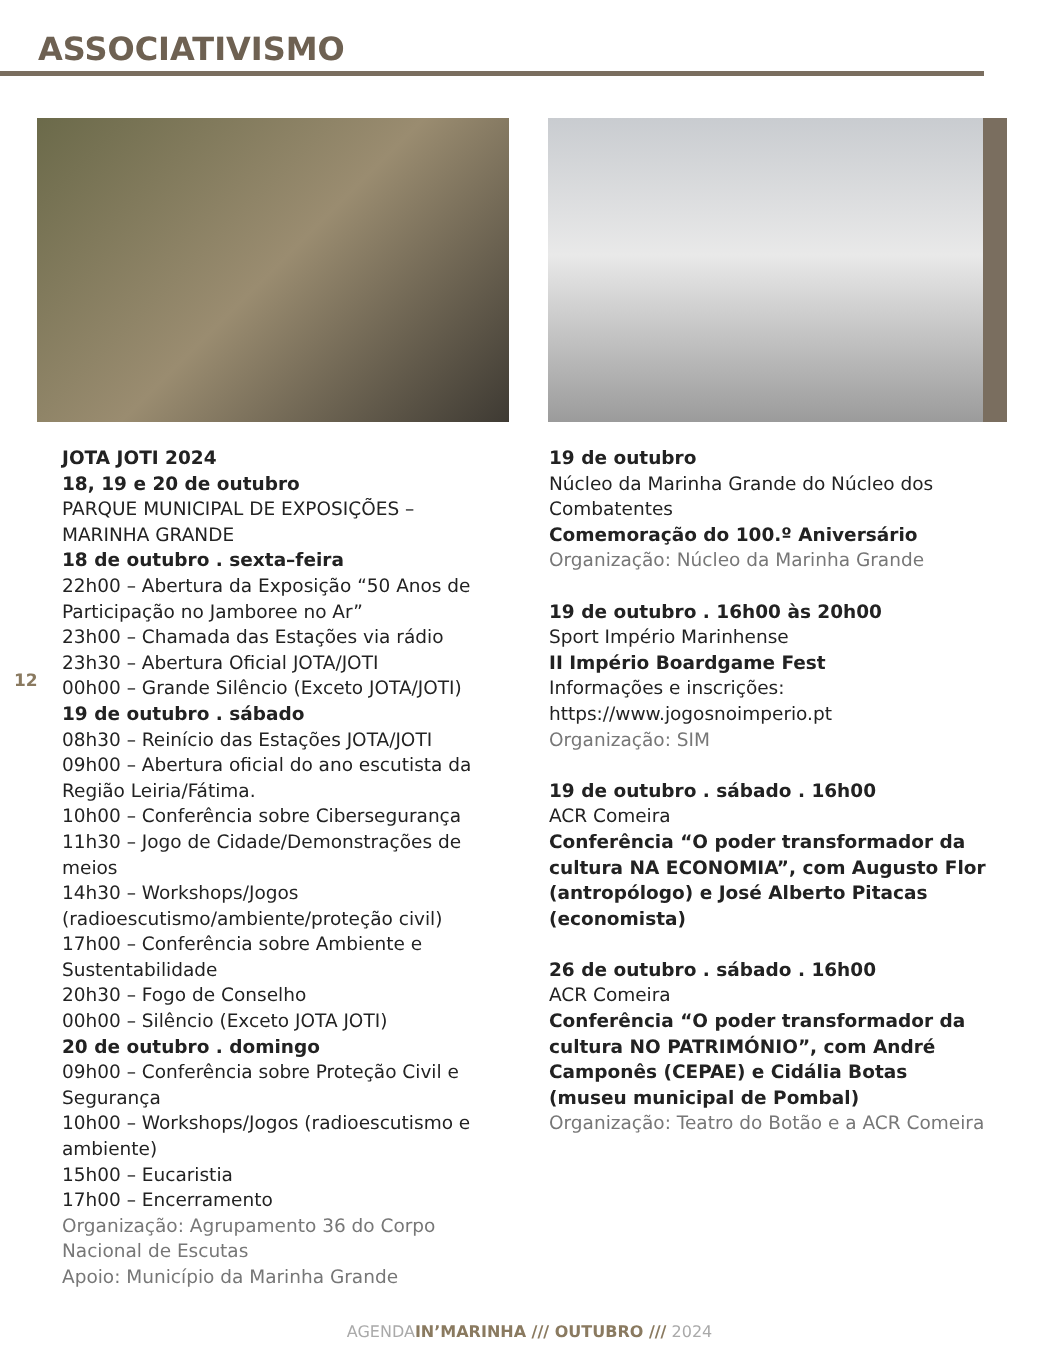ASSOCIATIVISMO
12
JOTA JOTI 2024
18, 19 e 20 de outubro
PARQUE MUNICIPAL DE EXPOSIÇÕES – MARINHA GRANDE
18 de outubro . sexta–feira
22h00 – Abertura da Exposição “50 Anos de Participação no Jamboree no Ar”
23h00 – Chamada das Estações via rádio
23h30 – Abertura Oficial JOTA/JOTI
00h00 – Grande Silêncio (Exceto JOTA/JOTI)
19 de outubro . sábado
08h30 – Reinício das Estações JOTA/JOTI
09h00 – Abertura oficial do ano escutista da Região Leiria/Fátima.
10h00 – Conferência sobre Cibersegurança
11h30 – Jogo de Cidade/Demonstrações de meios
14h30 – Workshops/Jogos (radioescutismo/ambiente/proteção civil)
17h00 – Conferência sobre Ambiente e Sustentabilidade
20h30 – Fogo de Conselho
00h00 – Silêncio (Exceto JOTA JOTI)
20 de outubro . domingo
09h00 – Conferência sobre Proteção Civil e Segurança
10h00 – Workshops/Jogos (radioescutismo e ambiente)
15h00 – Eucaristia
17h00 – Encerramento
Organização: Agrupamento 36 do Corpo Nacional de Escutas
Apoio: Município da Marinha Grande
19 de outubro
Núcleo da Marinha Grande do Núcleo dos Combatentes
Comemoração do 100.º Aniversário
Organização: Núcleo da Marinha Grande
19 de outubro . 16h00 às 20h00
Sport Império Marinhense
II Império Boardgame Fest
Informações e inscrições:
https://www.jogosnoimperio.pt
Organização: SIM
19 de outubro . sábado . 16h00
ACR Comeira
Conferência “O poder transformador da cultura NA ECONOMIA”, com Augusto Flor (antropólogo) e José Alberto Pitacas (economista)
26 de outubro . sábado . 16h00
ACR Comeira
Conferência “O poder transformador da cultura NO PATRIMÓNIO”, com André Camponês (CEPAE) e Cidália Botas (museu municipal de Pombal)
Organização: Teatro do Botão e a ACR Comeira
AGENDAIN’MARINHA /// OUTUBRO /// 2024